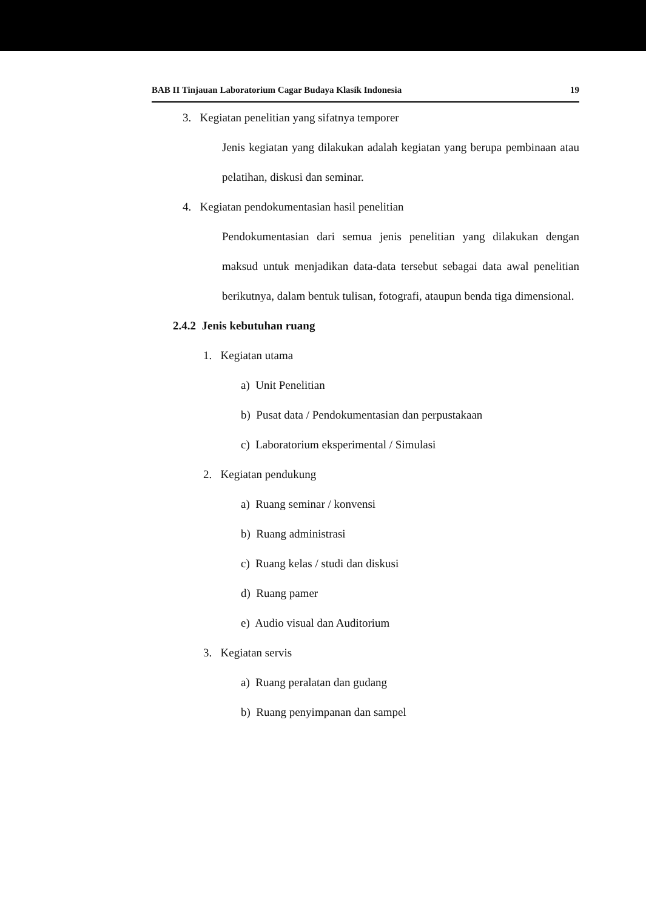BAB II Tinjauan Laboratorium Cagar Budaya Klasik Indonesia 19
3. Kegiatan penelitian yang sifatnya temporer
Jenis kegiatan yang dilakukan adalah kegiatan yang berupa pembinaan atau pelatihan, diskusi dan seminar.
4. Kegiatan pendokumentasian hasil penelitian
Pendokumentasian dari semua jenis penelitian yang dilakukan dengan maksud untuk menjadikan data-data tersebut sebagai data awal penelitian berikutnya, dalam bentuk tulisan, fotografi, ataupun benda tiga dimensional.
2.4.2 Jenis kebutuhan ruang
1. Kegiatan utama
a) Unit Penelitian
b) Pusat data / Pendokumentasian dan perpustakaan
c) Laboratorium eksperimental / Simulasi
2. Kegiatan pendukung
a) Ruang seminar / konvensi
b) Ruang administrasi
c) Ruang kelas / studi dan diskusi
d) Ruang pamer
e) Audio visual dan Auditorium
3. Kegiatan servis
a) Ruang peralatan dan gudang
b) Ruang penyimpanan dan sampel